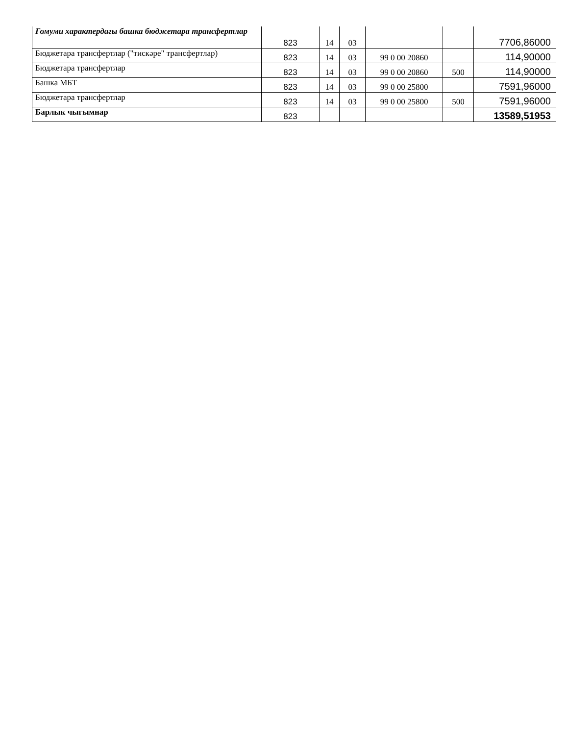| Гомуми характердагы башка бюджетара трансфертлар | 823 | 14 | 03 | | | 7706,86000 |
| Бюджетара трансфертлар ("тискәре" трансфертлар) | 823 | 14 | 03 | 99 0 00 20860 | | 114,90000 |
| Бюджетара трансфертлар | 823 | 14 | 03 | 99 0 00 20860 | 500 | 114,90000 |
| Башка МБТ | 823 | 14 | 03 | 99 0 00 25800 | | 7591,96000 |
| Бюджетара трансфертлар | 823 | 14 | 03 | 99 0 00 25800 | 500 | 7591,96000 |
| Барлык чыгымнар | 823 | | | | | 13589,51953 |